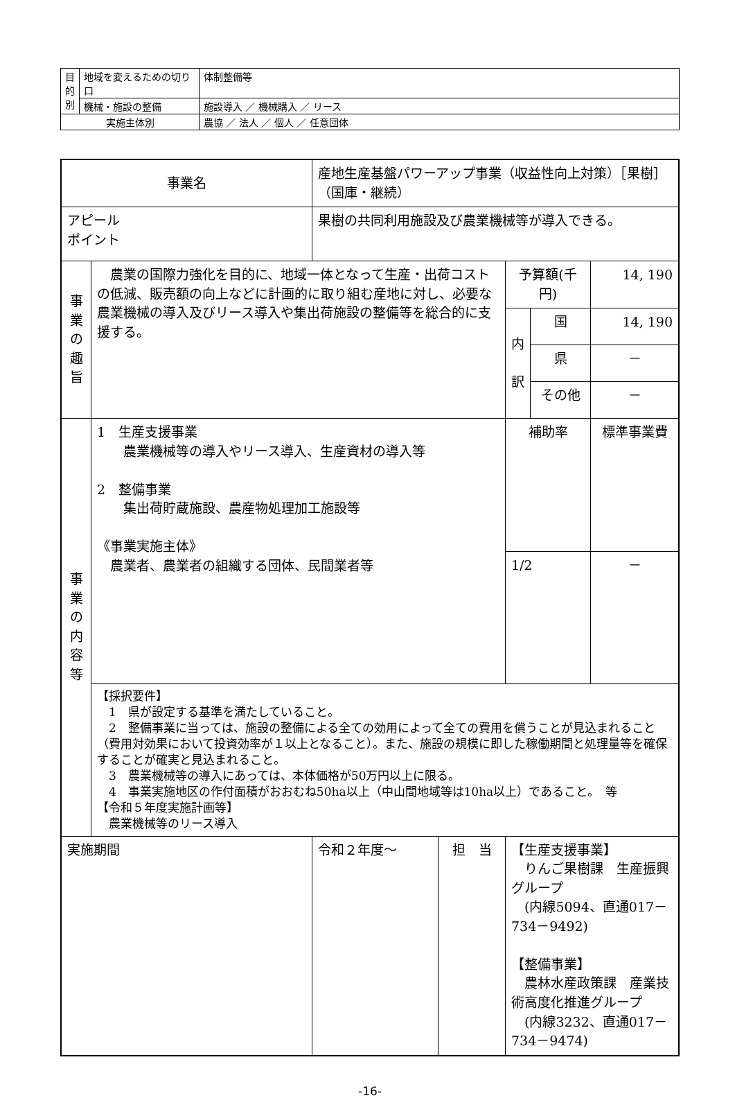| 目 的 別 | 地域を変えるための切り口 | 体制整備等 |
| | 機械・施設の整備 | 施設導入 ／ 機械購入 ／ リース |
| 実施主体別 | | 農協 ／ 法人 ／ 個人 ／ 任意団体 |
| 事業名 | | 産地生産基盤パワーアップ事業（収益性向上対策）［果樹］（国庫・継続） | | | | |
| アピール ポイント | | 果樹の共同利用施設及び農業機械等が導入できる。 | | | | |
| 事 業 の 趣 旨 | 農業の国際力強化を目的に、地域一体となって生産・出荷コストの低減、販売額の向上などに計画的に取り組む産地に対し、必要な農業機械の導入及びリース導入や集出荷施設の整備等を総合的に支援する。 | | | 予算額(千円) | | 14, 190 |
| | | | | 内 訳 | 国 | 14, 190 |
| | | | | | 県 | － |
| | | | | | その他 | － |
| 事 業 の 内 容 等 | 1 生産支援事業 農業機械等の導入やリース導入、生産資材の導入等 2 整備事業 集出荷貯蔵施設、農産物処理加工施設等 《事業実施主体》 農業者、農業者の組織する団体、民間業者等 | | | 補助率 | | 標準事業費 |
| | | | | 1/2 | | － |
| | 【採択要件】 1 県が設定する基準を満たしていること。 2 整備事業に当っては、施設の整備による全ての効用によって全ての費用を償うことが見込まれること（費用対効果において投資効率が１以上となること）。また、施設の規模に即した稼働期間と処理量等を確保することが確実と見込まれること。 3 農業機械等の導入にあっては、本体価格が50万円以上に限る。 4 事業実施地区の作付面積がおおむね50ha以上（中山間地域等は10ha以上）であること。 等 【令和５年度実施計画等】 農業機械等のリース導入 | | | | | |
| 実施期間 | | 令和２年度～ | 担 当 | 【生産支援事業】 りんご果樹課 生産振興グループ (内線5094、直通017－734－9492) 【整備事業】 農林水産政策課 産業技術高度化推進グループ (内線3232、直通017－734－9474) | | |
-16-